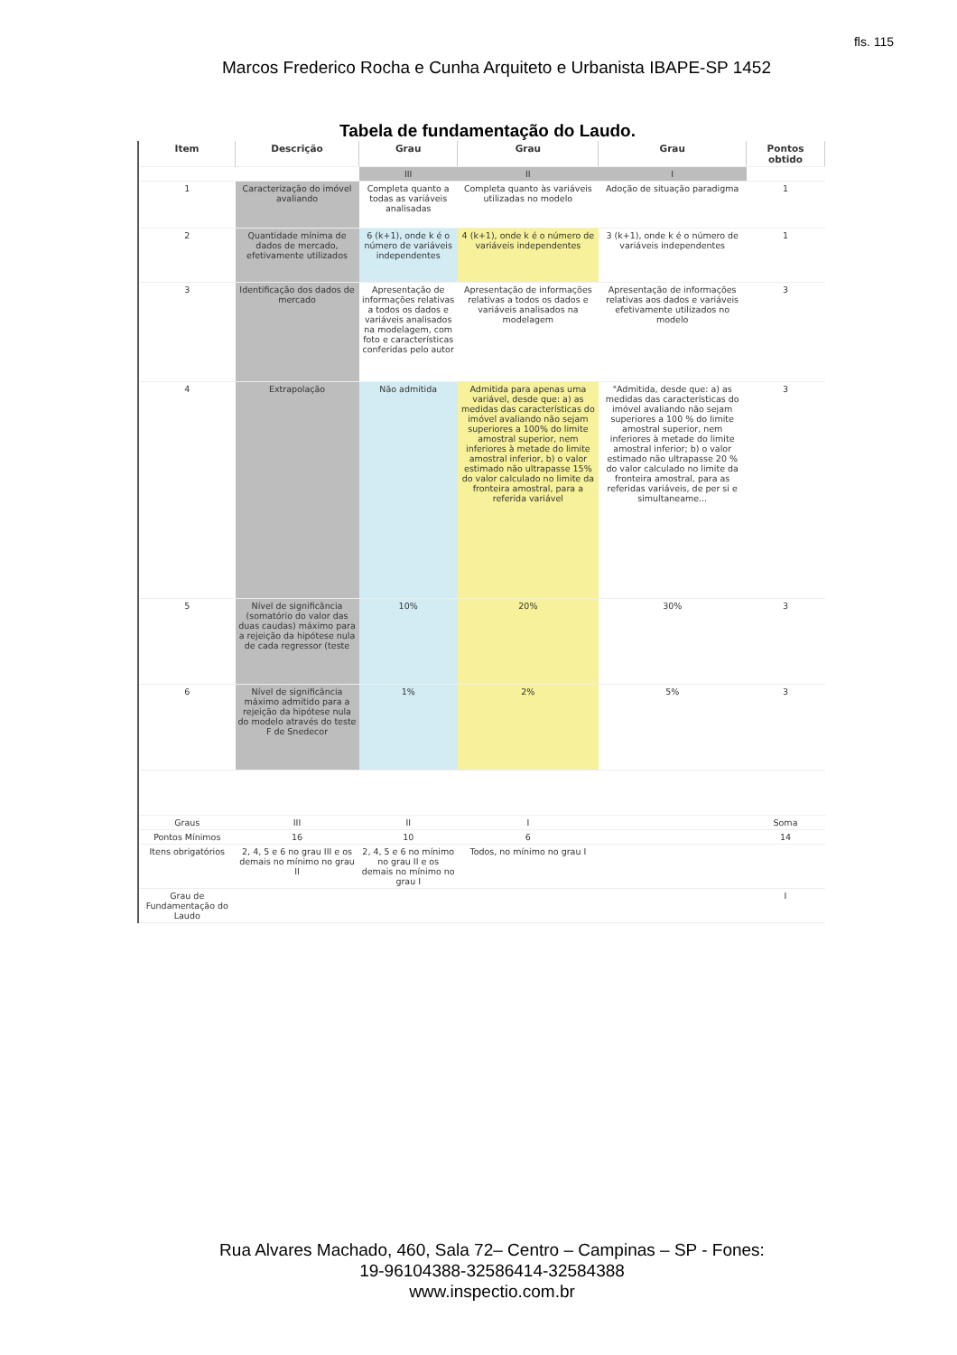fls. 115
Marcos Frederico Rocha e Cunha Arquiteto e Urbanista IBAPE-SP 1452
Tabela de fundamentação do Laudo.
| Item | Descrição | Grau | Grau | Grau | Pontos obtido |
| --- | --- | --- | --- | --- | --- |
| | | III | II | I | |
| 1 | Caracterização do imóvel avaliando | Completa quanto a todas as variáveis analisadas | Completa quanto às variáveis utilizadas no modelo | Adoção de situação paradigma | 1 |
| 2 | Quantidade mínima de dados de mercado, efetivamente utilizados | 6 (k+1), onde k é o número de variáveis independentes | 4 (k+1), onde k é o número de variáveis independentes | 3 (k+1), onde k é o número de variáveis independentes | 1 |
| 3 | Identificação dos dados de mercado | Apresentação de informações relativas a todos os dados e variáveis analisados na modelagem, com foto e características conferidas pelo autor | Apresentação de informações relativas a todos os dados e variáveis analisados na modelagem | Apresentação de informações relativas aos dados e variáveis efetivamente utilizados no modelo | 3 |
| 4 | Extrapolação | Não admitida | Admitida para apenas uma variável, desde que: a) as medidas das características do imóvel avaliando não sejam superiores a 100% do limite amostral superior, nem inferiores à metade do limite amostral inferior, b) o valor estimado não ultrapasse 15% do valor calculado no limite da fronteira amostral, para a referida variável | "Admitida, desde que: a) as medidas das características do imóvel avaliando não sejam superiores a 100 % do limite amostral superior, nem inferiores à metade do limite amostral inferior; b) o valor estimado não ultrapasse 20 % do valor calculado no limite da fronteira amostral, para as referidas variáveis, de per si e simultaneame... | 3 |
| 5 | Nível de significância (somatório do valor das duas caudas) máximo para a rejeição da hipótese nula de cada regressor (teste | 10% | 20% | 30% | 3 |
| 6 | Nível de significância máximo admitido para a rejeição da hipótese nula do modelo através do teste F de Snedecor | 1% | 2% | 5% | 3 |
| Graus | III | II | I | | Soma |
| Pontos Mínimos | 16 | 10 | 6 | | 14 |
| Itens obrigatórios | 2, 4, 5 e 6 no grau III e os demais no mínimo no grau II | 2, 4, 5 e 6 no mínimo no grau II e os demais no mínimo no grau I | Todos, no mínimo no grau I | | |
| Grau de Fundamentação do Laudo | | | | | I |
Rua Alvares Machado, 460, Sala 72– Centro – Campinas – SP - Fones:
19-96104388-32586414-32584388
www.inspectio.com.br